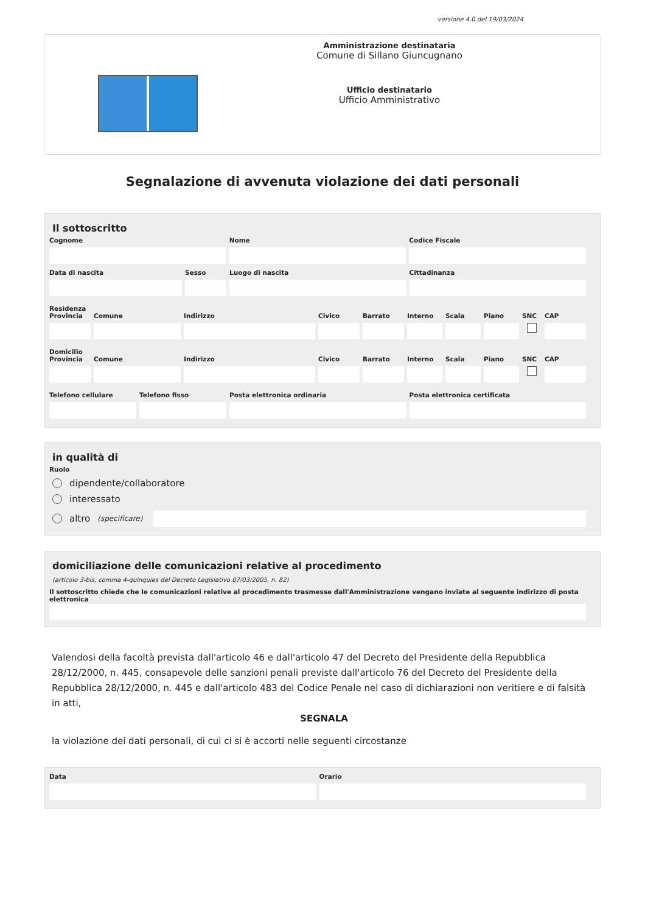versione 4.0 del 19/03/2024
Amministrazione destinataria
Comune di Sillano Giuncugnano
Ufficio destinatario
Ufficio Amministrativo
Segnalazione di avvenuta violazione dei dati personali
Il sottoscritto
Cognome Nome Codice Fiscale
Data di nascita Sesso Luogo di nascita Cittadinanza
Residenza
Provincia Comune Indirizzo Civico Barrato Interno Scala Piano SNC CAP
Domicilio
Provincia Comune Indirizzo Civico Barrato Interno Scala Piano SNC CAP
Telefono cellulare Telefono fisso Posta elettronica ordinaria Posta elettronica certificata
in qualità di
Ruolo
dipendente/collaboratore
interessato
altro (specificare)
domiciliazione delle comunicazioni relative al procedimento
(articolo 3-bis, comma 4-quinquies del Decreto Legislativo 07/03/2005, n. 82)
Il sottoscritto chiede che le comunicazioni relative al procedimento trasmesse dall'Amministrazione vengano inviate al seguente indirizzo di posta elettronica
Valendosi della facoltà prevista dall'articolo 46 e dall'articolo 47 del Decreto del Presidente della Repubblica 28/12/2000, n. 445, consapevole delle sanzioni penali previste dall'articolo 76 del Decreto del Presidente della Repubblica 28/12/2000, n. 445 e dall'articolo 483 del Codice Penale nel caso di dichiarazioni non veritiere e di falsità in atti,
SEGNALA
la violazione dei dati personali, di cui ci si è accorti nelle seguenti circostanze
Data Orario